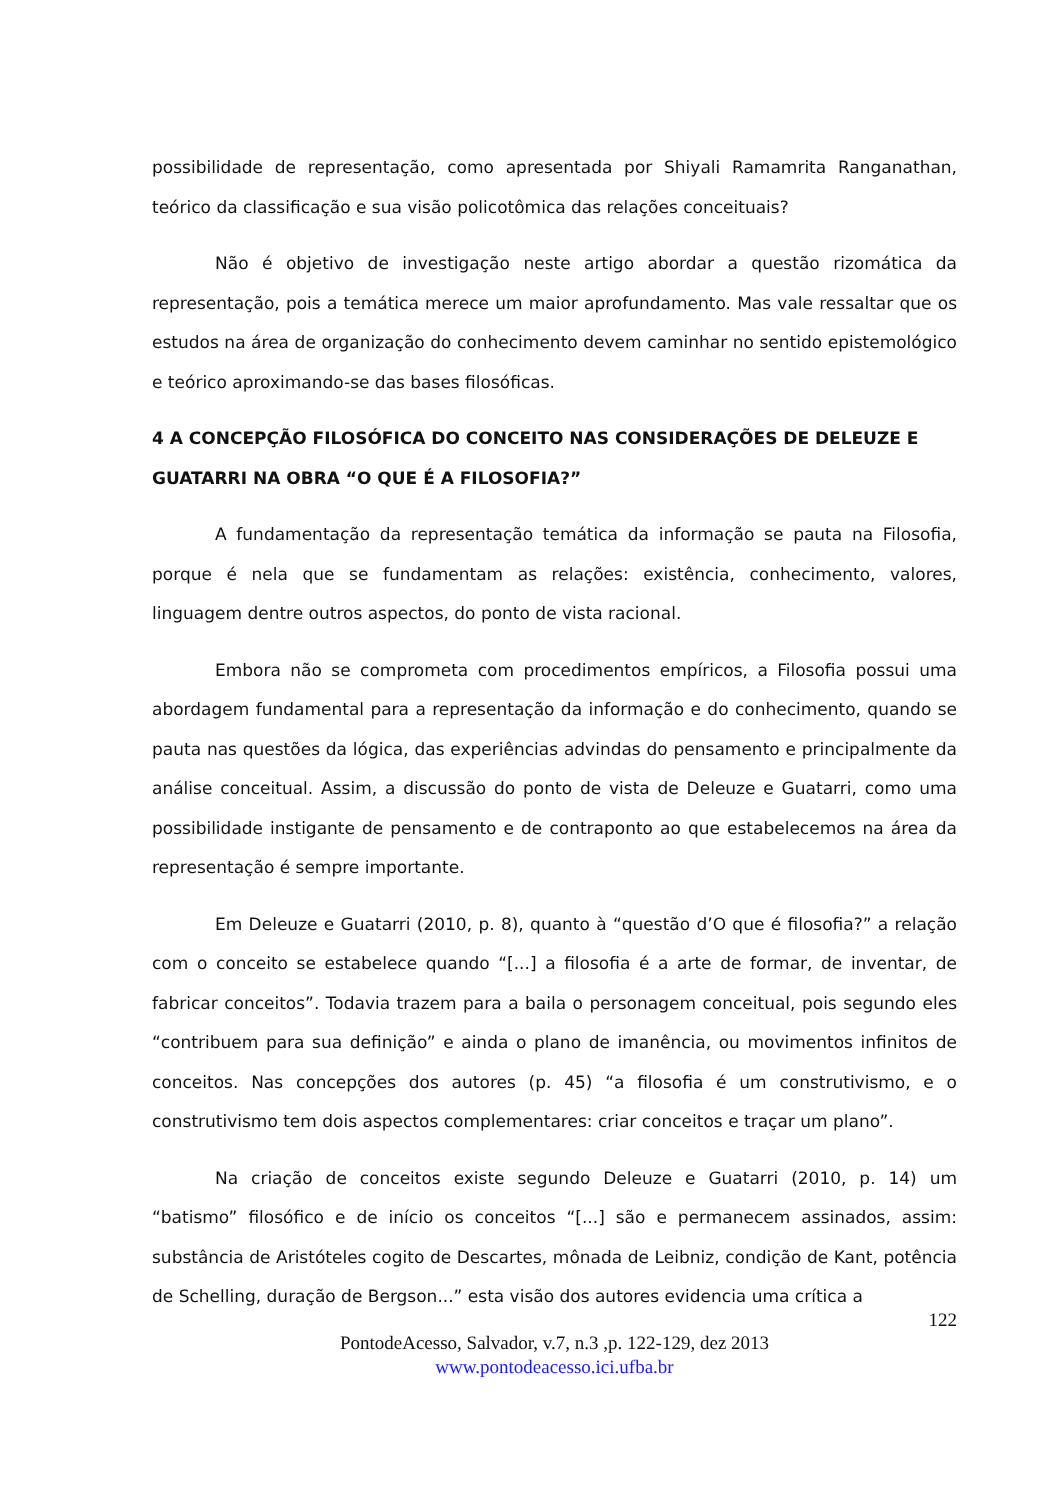possibilidade de representação, como apresentada por Shiyali Ramamrita Ranganathan, teórico da classificação e sua visão policotômica das relações conceituais?
Não é objetivo de investigação neste artigo abordar a questão rizomática da representação, pois a temática merece um maior aprofundamento. Mas vale ressaltar que os estudos na área de organização do conhecimento devem caminhar no sentido epistemológico e teórico aproximando-se das bases filosóficas.
4 A CONCEPÇÃO FILOSÓFICA DO CONCEITO NAS CONSIDERAÇÕES DE DELEUZE E GUATARRI NA OBRA “O QUE É A FILOSOFIA?”
A fundamentação da representação temática da informação se pauta na Filosofia, porque é nela que se fundamentam as relações: existência, conhecimento, valores, linguagem dentre outros aspectos, do ponto de vista racional.
Embora não se comprometa com procedimentos empíricos, a Filosofia possui uma abordagem fundamental para a representação da informação e do conhecimento, quando se pauta nas questões da lógica, das experiências advindas do pensamento e principalmente da análise conceitual. Assim, a discussão do ponto de vista de Deleuze e Guatarri, como uma possibilidade instigante de pensamento e de contraponto ao que estabelecemos na área da representação é sempre importante.
Em Deleuze e Guatarri (2010, p. 8), quanto à “questão d’O que é filosofia?” a relação com o conceito se estabelece quando “[...] a filosofia é a arte de formar, de inventar, de fabricar conceitos”. Todavia trazem para a baila o personagem conceitual, pois segundo eles “contribuem para sua definição” e ainda o plano de imanência, ou movimentos infinitos de conceitos. Nas concepções dos autores (p. 45) “a filosofia é um construtivismo, e o construtivismo tem dois aspectos complementares: criar conceitos e traçar um plano”.
Na criação de conceitos existe segundo Deleuze e Guatarri (2010, p. 14) um “batismo” filosófico e de início os conceitos “[...] são e permanecem assinados, assim: substância de Aristóteles cogito de Descartes, mônada de Leibniz, condição de Kant, potência de Schelling, duração de Bergson...” esta visão dos autores evidencia uma crítica a
122
PontodeAcesso, Salvador, v.7, n.3 ,p. 122-129, dez 2013
www.pontodeacesso.ici.ufba.br